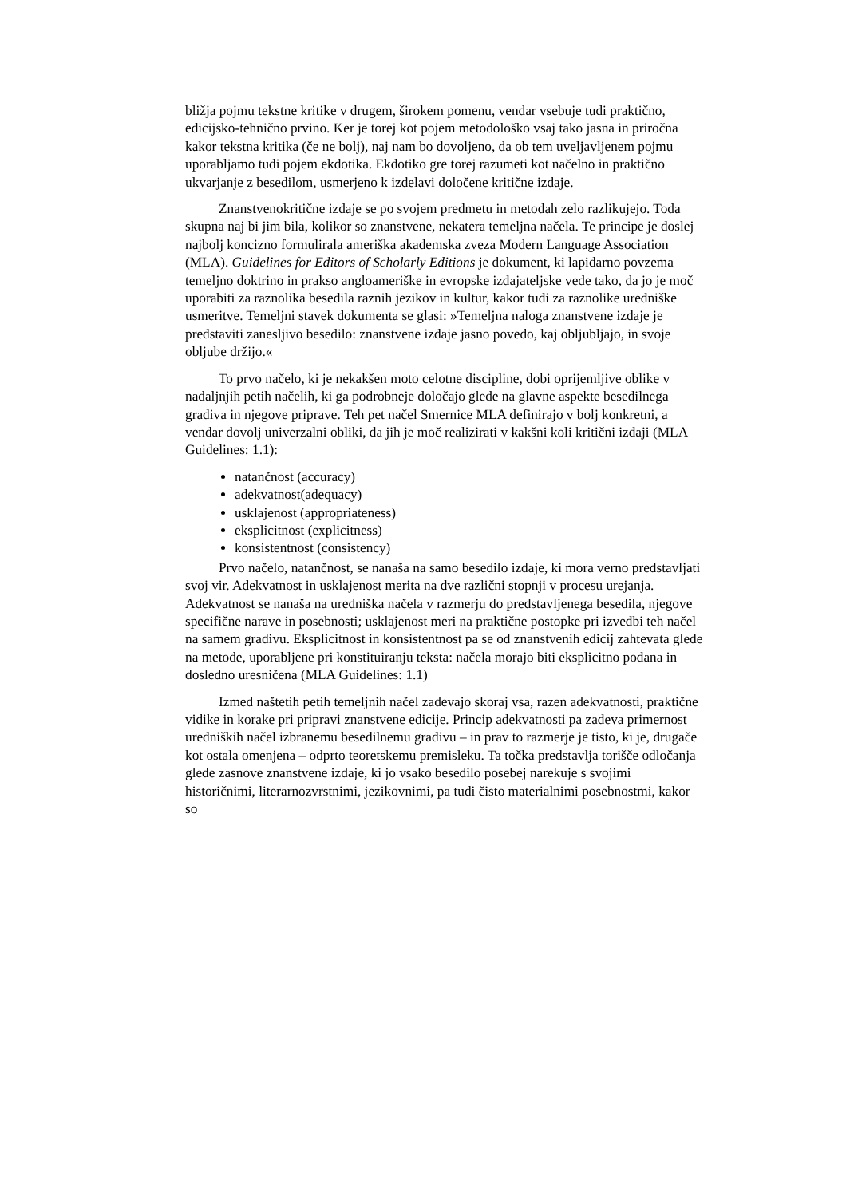bližja pojmu tekstne kritike v drugem, širokem pomenu, vendar vsebuje tudi praktično, edicijsko-tehnično prvino. Ker je torej kot pojem metodološko vsaj tako jasna in priročna kakor tekstna kritika (če ne bolj), naj nam bo dovoljeno, da ob tem uveljavljenem pojmu uporabljamo tudi pojem ekdotika. Ekdotiko gre torej razumeti kot načelno in praktično ukvarjanje z besedilom, usmerjeno k izdelavi določene kritične izdaje.
Znanstvenokritične izdaje se po svojem predmetu in metodah zelo razlikujejo. Toda skupna naj bi jim bila, kolikor so znanstvene, nekatera temeljna načela. Te principe je doslej najbolj koncizno formulirala ameriška akademska zveza Modern Language Association (MLA). Guidelines for Editors of Scholarly Editions je dokument, ki lapidarno povzema temeljno doktrino in prakso angloameriške in evropske izdajateljske vede tako, da jo je moč uporabiti za raznolika besedila raznih jezikov in kultur, kakor tudi za raznolike uredniške usmeritve. Temeljni stavek dokumenta se glasi: »Temeljna naloga znanstvene izdaje je predstaviti zanesljivo besedilo: znanstvene izdaje jasno povedo, kaj obljubljajo, in svoje obljube držijo.«
To prvo načelo, ki je nekakšen moto celotne discipline, dobi oprijemljive oblike v nadaljnjih petih načelih, ki ga podrobneje določajo glede na glavne aspekte besedilnega gradiva in njegove priprave. Teh pet načel Smernice MLA definirajo v bolj konkretni, a vendar dovolj univerzalni obliki, da jih je moč realizirati v kakšni koli kritični izdaji (MLA Guidelines: 1.1):
natančnost (accuracy)
adekvatnost(adequacy)
usklajenost (appropriateness)
eksplicitnost (explicitness)
konsistentnost (consistency)
Prvo načelo, natančnost, se nanaša na samo besedilo izdaje, ki mora verno predstavljati svoj vir. Adekvatnost in usklajenost merita na dve različni stopnji v procesu urejanja. Adekvatnost se nanaša na uredniška načela v razmerju do predstavljenega besedila, njegove specifične narave in posebnosti; usklajenost meri na praktične postopke pri izvedbi teh načel na samem gradivu. Eksplicitnost in konsistentnost pa se od znanstvenih edicij zahtevata glede na metode, uporabljene pri konstituiranju teksta: načela morajo biti eksplicitno podana in dosledno uresničena (MLA Guidelines: 1.1)
Izmed naštetih petih temeljnih načel zadevajo skoraj vsa, razen adekvatnosti, praktične vidike in korake pri pripravi znanstvene edicije. Princip adekvatnosti pa zadeva primernost uredniških načel izbranemu besedilnemu gradivu – in prav to razmerje je tisto, ki je, drugače kot ostala omenjena – odprto teoretskemu premisleku. Ta točka predstavlja torišče odločanja glede zasnove znanstvene izdaje, ki jo vsako besedilo posebej narekuje s svojimi historičnimi, literarnozvrstnimi, jezikovnimi, pa tudi čisto materialnimi posebnostmi, kakor so